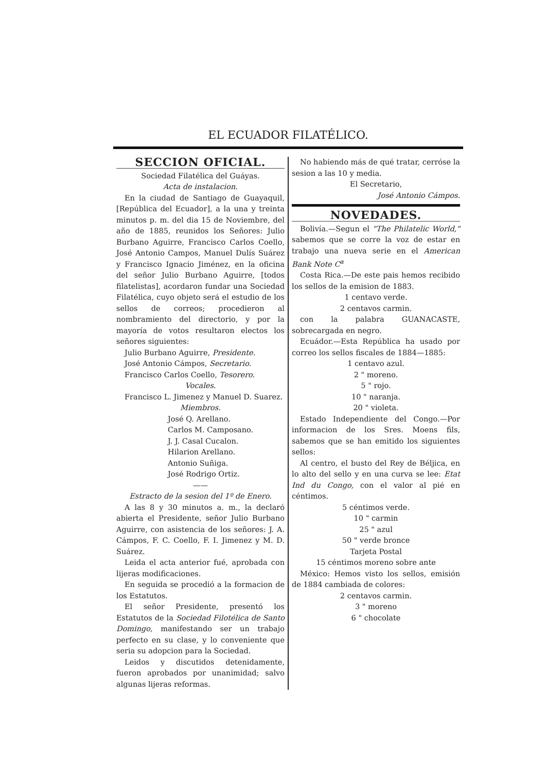EL ECUADOR FILATÉLICO.
SECCION OFICIAL.
Sociedad Filatélica del Guáyas.
Acta de instalacion.
En la ciudad de Santiago de Guayaquil, [República del Ecuador], a la una y treinta minutos p. m. del dia 15 de Noviembre, del año de 1885, reunidos los Señores: Julio Burbano Aguirre, Francisco Carlos Coello, José Antonio Campos, Manuel Dulís Suárez y Francisco Ignacio Jiménez, en la oficina del señor Julio Burbano Aguirre, [todos filatelistas], acordaron fundar una Sociedad Filatélica, cuyo objeto será el estudio de los sellos de correos; procedieron al nombramiento del directorio, y por la mayoría de votos resultaron electos los señores siguientes:
Julio Burbano Aguirre, Presidente.
José Antonio Cámpos, Secretario.
Francisco Carlos Coello, Tesorero.
Vocales.
Francisco L. Jimenez y Manuel D. Suarez.
Miembros.
José Q. Arellano.
Carlos M. Camposano.
J. J. Casal Cucalon.
Hilarion Arellano.
Antonio Suñiga.
José Rodrigo Ortiz.
——
Estracto de la sesion del 1º de Enero.
A las 8 y 30 minutos a. m., la declaró abierta el Presidente, señor Julio Burbano Aguirre, con asistencia de los señores: J. A. Cámpos, F. C. Coello, F. I. Jimenez y M. D. Suárez.
Leida el acta anterior fué, aprobada con lijeras modificaciones.
En seguida se procedió a la formacion de los Estatutos.
El señor Presidente, presentó los Estatutos de la Sociedad Filotélica de Santo Domingo, manifestando ser un trabajo perfecto en su clase, y lo conveniente que seria su adopcion para la Sociedad.
Leidos y discutidos detenidamente, fueron aprobados por unanimidad; salvo algunas lijeras reformas.
No habiendo más de qué tratar, cerróse la sesion a las 10 y media.
El Secretario,
José Antonio Cámpos.
NOVEDADES.
Bolivía.—Segun el "The Philatelic World," sabemos que se corre la voz de estar en trabajo una nueva serie en el American Bank Note C<sup>a</sup>
Costa Rica.—De este pais hemos recibido los sellos de la emision de 1883.
1 centavo verde.
2 centavos carmin.
con la palabra GUANACASTE, sobrecargada en negro.
Ecuádor.—Esta República ha usado por correo los sellos fiscales de 1884—1885:
1 centavo azul.
2 " moreno.
5 " rojo.
10 " naranja.
20 " violeta.
Estado Independiente del Congo.—Por informacion de los Sres. Moens fils, sabemos que se han emitido los siguientes sellos:
Al centro, el busto del Rey de Béljica, en lo alto del sello y en una curva se lee: Etat Ind du Congo, con el valor al pié en céntimos.
5 céntimos verde.
10 " carmin
25 " azul
50 " verde bronce
Tarjeta Postal
15 céntimos moreno sobre ante
México: Hemos visto los sellos, emisión de 1884 cambiada de colores:
2 centavos carmin.
3 " moreno
6 " chocolate